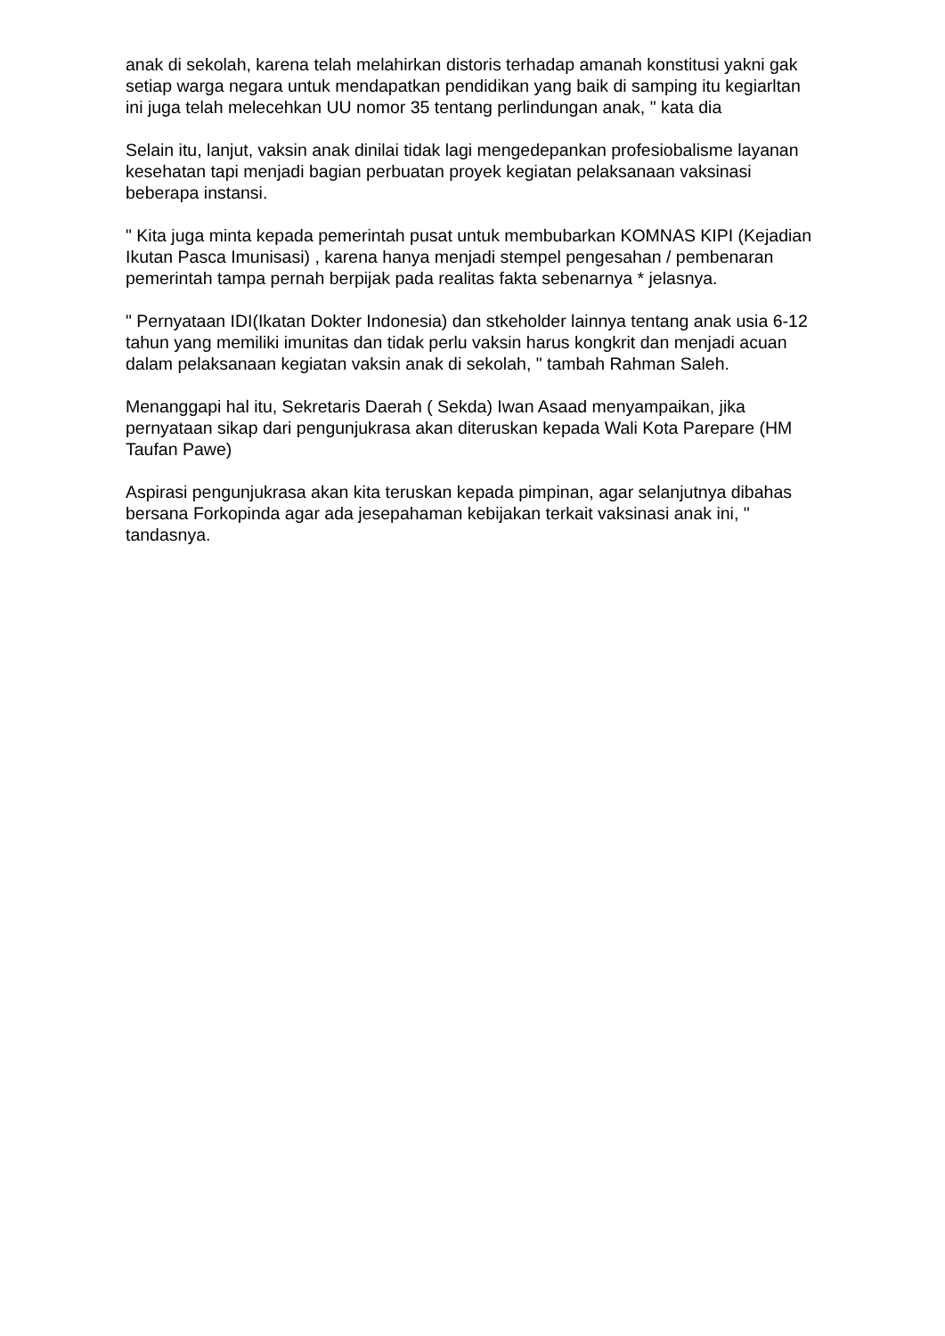anak di sekolah, karena telah melahirkan distoris terhadap amanah konstitusi yakni gak setiap warga negara untuk mendapatkan pendidikan yang baik di samping itu kegiarltan ini juga telah melecehkan UU nomor 35 tentang perlindungan anak, " kata dia
Selain itu, lanjut, vaksin anak dinilai tidak lagi mengedepankan profesiobalisme layanan kesehatan tapi menjadi bagian perbuatan proyek kegiatan pelaksanaan vaksinasi beberapa instansi.
" Kita juga minta kepada pemerintah pusat untuk membubarkan KOMNAS KIPI (Kejadian Ikutan Pasca Imunisasi) , karena hanya menjadi stempel pengesahan / pembenaran pemerintah tampa pernah berpijak pada realitas fakta sebenarnya * jelasnya.
" Pernyataan IDI(Ikatan Dokter Indonesia) dan stkeholder lainnya tentang anak usia 6-12 tahun yang memiliki imunitas dan tidak perlu vaksin harus kongkrit dan menjadi acuan dalam pelaksanaan kegiatan vaksin anak di sekolah, " tambah Rahman Saleh.
Menanggapi hal itu, Sekretaris Daerah ( Sekda) Iwan Asaad menyampaikan, jika pernyataan sikap dari pengunjukrasa akan diteruskan kepada Wali Kota Parepare (HM Taufan Pawe)
Aspirasi pengunjukrasa akan kita teruskan kepada pimpinan, agar selanjutnya dibahas bersana Forkopinda agar ada jesepahaman kebijakan terkait vaksinasi anak ini, " tandasnya.